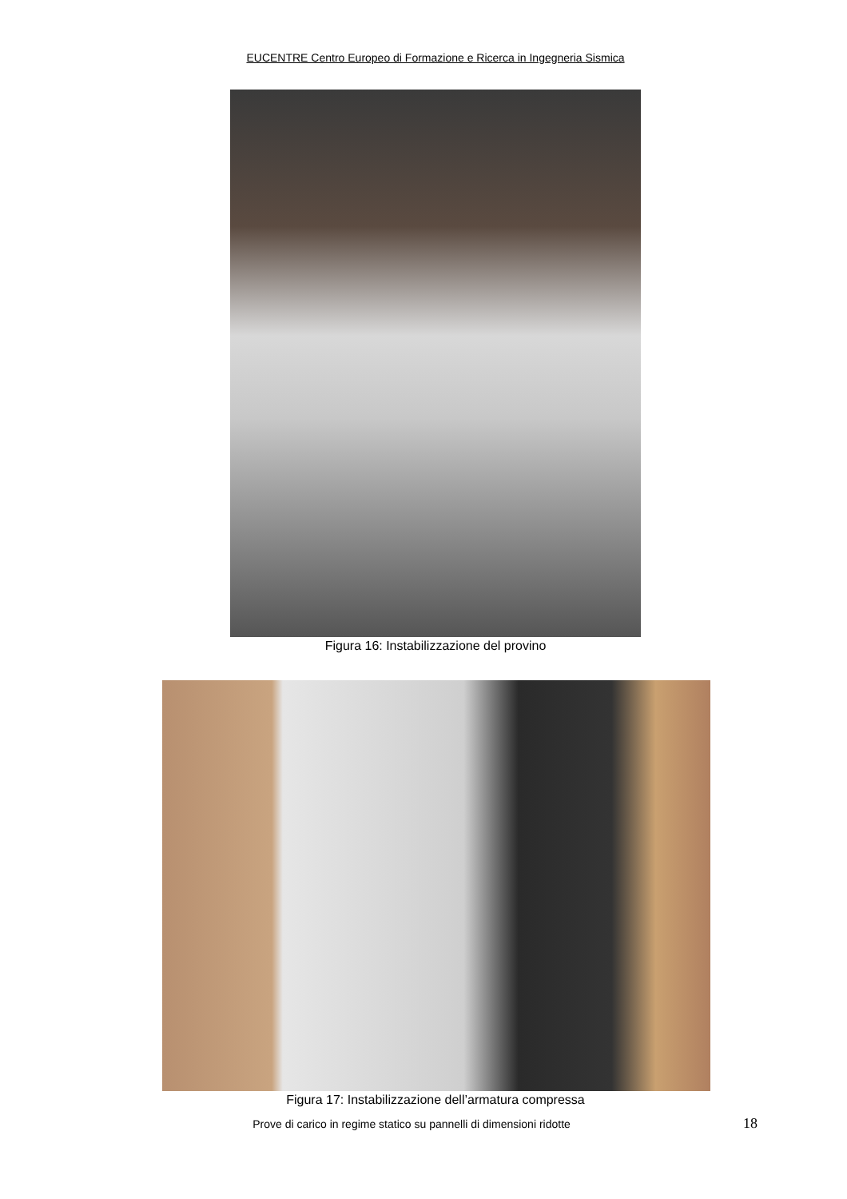EUCENTRE Centro Europeo di Formazione e Ricerca in Ingegneria Sismica
Figura 16: Instabilizzazione del provino
Figura 17: Instabilizzazione dell’armatura compressa
Prove di carico in regime statico su pannelli di dimensioni ridotte
18